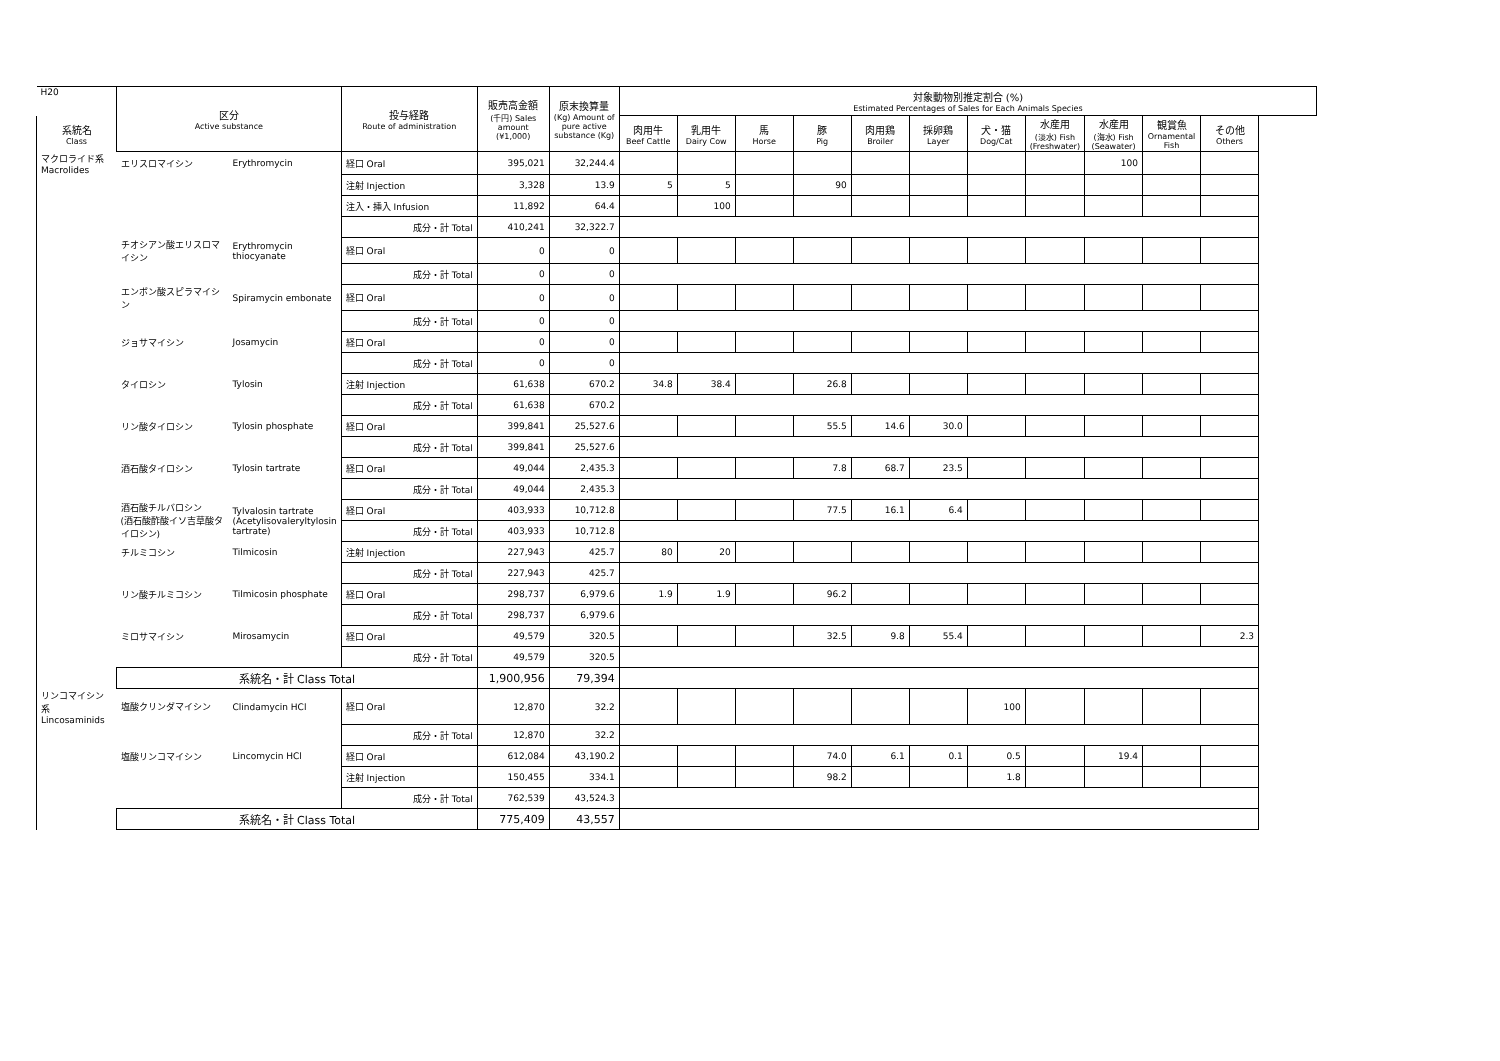| H20 | 区分 Active substance | | 投与経路 Route of administration | 販売高金額 (千円) Sales amount (¥1,000) | 原末換算量 (Kg) Amount of pure active substance (Kg) | 対象動物別推定割合 (%) Estimated Percentages of Sales for Each Animals Species | | | | | | | | | | |
| 系統名 Class | | | | | | 肉用牛 Beef Cattle | 乳用牛 Dairy Cow | 馬 Horse | 豚 Pig | 肉用鶏 Broiler | 採卵鶏 Layer | 犬・猫 Dog/Cat | 水産用 (淡水) Fish (Freshwater) | 水産用 (海水) Fish (Seawater) | 観賞魚 Ornamental Fish | その他 Others |
| マクロライド系 Macrolides | エリスロマイシン | Erythromycin | 経口 Oral | 395,021 | 32,244.4 | | | | | | | | | 100 | | |
| | | | 注射 Injection | 3,328 | 13.9 | 5 | 5 | | 90 | | | | | | | |
| | | | 注入・挿入 Infusion | 11,892 | 64.4 | | 100 | | | | | | | | | |
| | | | 成分・計 Total | 410,241 | 32,322.7 | | | | | | | | | | | |
| | チオシアン酸エリスロマイシン | Erythromycin thiocyanate | 経口 Oral | 0 | 0 | | | | | | | | | | | |
| | | | 成分・計 Total | 0 | 0 | | | | | | | | | | | |
| | エンボン酸スピラマイシン | Spiramycin embonate | 経口 Oral | 0 | 0 | | | | | | | | | | | |
| | | | 成分・計 Total | 0 | 0 | | | | | | | | | | | |
| | ジョサマイシン | Josamycin | 経口 Oral | 0 | 0 | | | | | | | | | | | |
| | | | 成分・計 Total | 0 | 0 | | | | | | | | | | | |
| | タイロシン | Tylosin | 注射 Injection | 61,638 | 670.2 | 34.8 | 38.4 | | 26.8 | | | | | | | |
| | | | 成分・計 Total | 61,638 | 670.2 | | | | | | | | | | | |
| | リン酸タイロシン | Tylosin phosphate | 経口 Oral | 399,841 | 25,527.6 | | | | 55.5 | 14.6 | 30.0 | | | | | |
| | | | 成分・計 Total | 399,841 | 25,527.6 | | | | | | | | | | | |
| | 酒石酸タイロシン | Tylosin tartrate | 経口 Oral | 49,044 | 2,435.3 | | | | 7.8 | 68.7 | 23.5 | | | | | |
| | | | 成分・計 Total | 49,044 | 2,435.3 | | | | | | | | | | | |
| | 酒石酸チルバロシン (酒石酸酢酸イソ吉草酸タイロシン) | Tylvalosin tartrate (Acetylisovaleryltylosin tartrate) | 経口 Oral | 403,933 | 10,712.8 | | | | 77.5 | 16.1 | 6.4 | | | | | |
| | | | 成分・計 Total | 403,933 | 10,712.8 | | | | | | | | | | | |
| | チルミコシン | Tilmicosin | 注射 Injection | 227,943 | 425.7 | 80 | 20 | | | | | | | | | |
| | | | 成分・計 Total | 227,943 | 425.7 | | | | | | | | | | | |
| | リン酸チルミコシン | Tilmicosin phosphate | 経口 Oral | 298,737 | 6,979.6 | 1.9 | 1.9 | | 96.2 | | | | | | | |
| | | | 成分・計 Total | 298,737 | 6,979.6 | | | | | | | | | | | |
| | ミロサマイシン | Mirosamycin | 経口 Oral | 49,579 | 320.5 | | | | 32.5 | 9.8 | 55.4 | | | | | 2.3 |
| | | | 成分・計 Total | 49,579 | 320.5 | | | | | | | | | | | |
| | 系統名・計 Class Total | | | 1,900,956 | 79,394 | | | | | | | | | | | |
| リンコマイシン系 Lincosaminids | 塩酸クリンダマイシン | Clindamycin HCl | 経口 Oral | 12,870 | 32.2 | | | | | | | 100 | | | | |
| | | | 成分・計 Total | 12,870 | 32.2 | | | | | | | | | | | |
| | 塩酸リンコマイシン | Lincomycin HCl | 経口 Oral | 612,084 | 43,190.2 | | | | 74.0 | 6.1 | 0.1 | 0.5 | | 19.4 | | |
| | | | 注射 Injection | 150,455 | 334.1 | | | | 98.2 | | | 1.8 | | | | |
| | | | 成分・計 Total | 762,539 | 43,524.3 | | | | | | | | | | | |
| | 系統名・計 Class Total | | | 775,409 | 43,557 | | | | | | | | | | | |